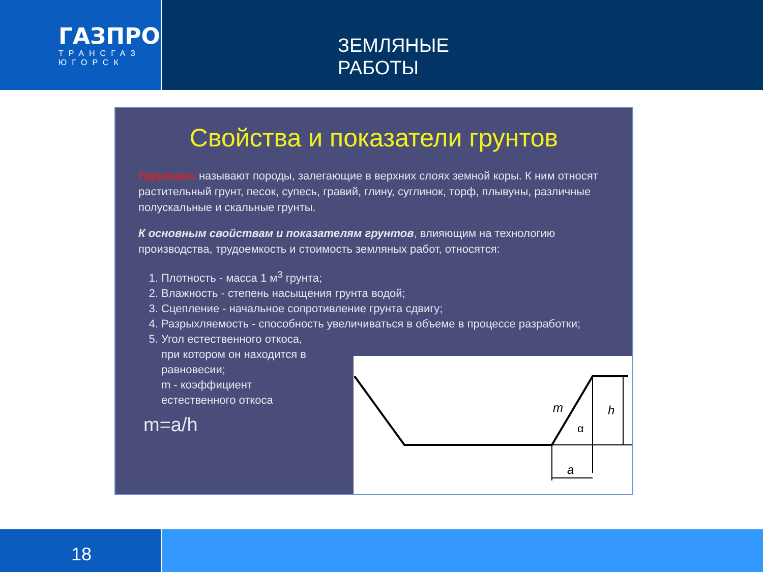ГАЗПРОМ
ТРАНСГАЗ
ЮГОРСК
ЗЕМЛЯНЫЕ
РАБОТЫ
Свойства и показатели грунтов
Грунтами называют породы, залегающие в верхних слоях земной коры. К ним относят растительный грунт, песок, супесь, гравий, глину, суглинок, торф, плывуны, различные полускальные и скальные грунты.
К основным свойствам и показателям грунтов, влияющим на технологию производства, трудоемкость и стоимость земляных работ, относятся:
1. Плотность - масса 1 м<sup>3</sup> грунта;
2. Влажность - степень насыщения грунта водой;
3. Сцепление - начальное сопротивление грунта сдвигу;
4. Разрыхляемость - способность увеличиваться в объеме в процессе разработки;
5. Угол естественного откоса,
при котором он находится в
равновесии;
m - коэффициент
естественного откоса
m=a/h
a
h
α
m
18